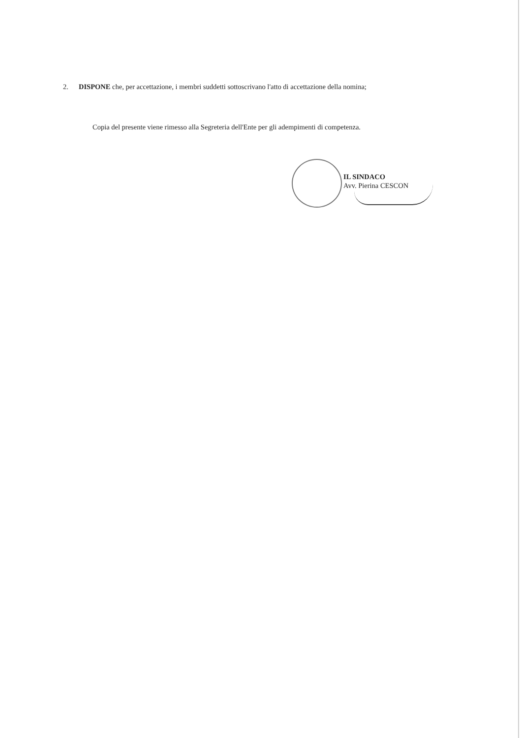2. DISPONE che, per accettazione, i membri suddetti sottoscrivano l'atto di accettazione della nomina;
Copia del presente viene rimesso alla Segreteria dell'Ente per gli adempimenti di competenza.
IL SINDACO
Avv. Pierina CESCON